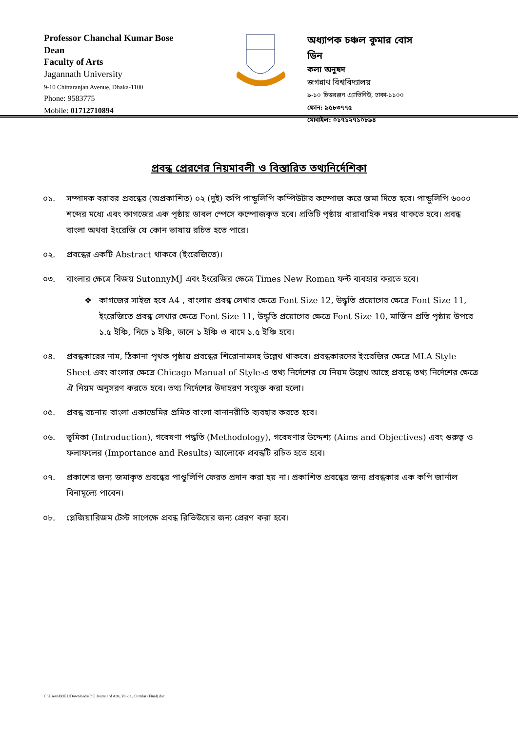Professor Chanchal Kumar Bose
Dean
Faculty of Arts
Jagannath University
9-10 Chittaranjan Avenue, Dhaka-1100
Phone: 9583775
Mobile: 01712710894
অধ্যাপক চঞ্চল কুমার বোস
ডিন
কলা অনুষদ
জগন্নাথ বিশ্ববিদ্যালয়
৯-১০ চিত্তরঞ্জন এ্যাভিনিউ, ঢাকা-১১০০
ফোন: ৯৫৮৩৭৭৫
মোবাইল: ০১৭১২৭১০৮৯৪
প্রবন্ধ প্রেরণের নিয়মাবলী ও বিস্তারিত তথ্যনির্দেশিকা
০১. সম্পাদক বরাবর প্রবন্ধের (অপ্রকাশিত) ০২ (দুই) কপি পান্ডুলিপি কম্পিউটার কম্পোজ করে জমা দিতে হবে। পান্ডুলিপি ৬০০০ শব্দের মধ্যে এবং কাগজের এক পৃষ্ঠায় ডাবল স্পেসে কম্পোজকৃত হবে। প্রতিটি পৃষ্ঠায় ধারাবাহিক নম্বর থাকতে হবে। প্রবন্ধ বাংলা অথবা ইংরেজি যে কোন ভাষায় রচিত হতে পারে।
০২. প্রবন্ধের একটি Abstract থাকবে (ইংরেজিতে)।
০৩. বাংলার ক্ষেত্রে বিজয় SutonnyMJ এবং ইংরেজির ক্ষেত্রে Times New Roman ফন্ট ব্যবহার করতে হবে।
❖ কাগজের সাইজ হবে A4 , বাংলায় প্রবন্ধ লেখার ক্ষেত্রে Font Size 12, উদ্ধৃতি প্রয়োগের ক্ষেত্রে Font Size 11, ইংরেজিতে প্রবন্ধ লেখার ক্ষেত্রে Font Size 11, উদ্ধৃতি প্রয়োগের ক্ষেত্রে Font Size 10, মার্জিন প্রতি পৃষ্ঠায় উপরে ১.৫ ইঞ্চি, নিচে ১ ইঞ্চি, ডানে ১ ইঞ্চি ও বামে ১.৫ ইঞ্চি হবে।
০৪. প্রবন্ধকারের নাম, ঠিকানা পৃথক পৃষ্ঠায় প্রবন্ধের শিরোনামসহ উল্লেখ থাকবে। প্রবন্ধকারদের ইংরেজির ক্ষেত্রে MLA Style Sheet এবং বাংলার ক্ষেত্রে Chicago Manual of Style-এ তথ্য নির্দেশের যে নিয়ম উল্লেখ আছে প্রবন্ধে তথ্য নির্দেশের ক্ষেত্রে ঐ নিয়ম অনুসরণ করতে হবে। তথ্য নির্দেশের উদাহরণ সংযুক্ত করা হলো।
০৫. প্রবন্ধ রচনায় বাংলা একাডেমির প্রমিত বাংলা বানানরীতি ব্যবহার করতে হবে।
০৬. ভূমিকা (Introduction), গবেষণা পদ্ধতি (Methodology), গবেষণার উদ্দেশ্য (Aims and Objectives) এবং গুরুত্ব ও ফলাফলের (Importance and Results) আলোকে প্রবন্ধটি রচিত হতে হবে।
০৭. প্রকাশের জন্য জমাকৃত প্রবন্ধের পাণ্ডুলিপি ফেরত প্রদান করা হয় না। প্রকাশিত প্রবন্ধের জন্য প্রবন্ধকার এক কপি জার্নাল বিনামূল্যে পাবেন।
০৮. প্লেজিয়ারিজম টেস্ট সাপেক্ষে প্রবন্ধ রিভিউয়ের জন্য প্রেরণ করা হবে।
C:\Users\DOEL\Downloads\JnU Journal of Arts, Vol-11, Circular (Final).doc